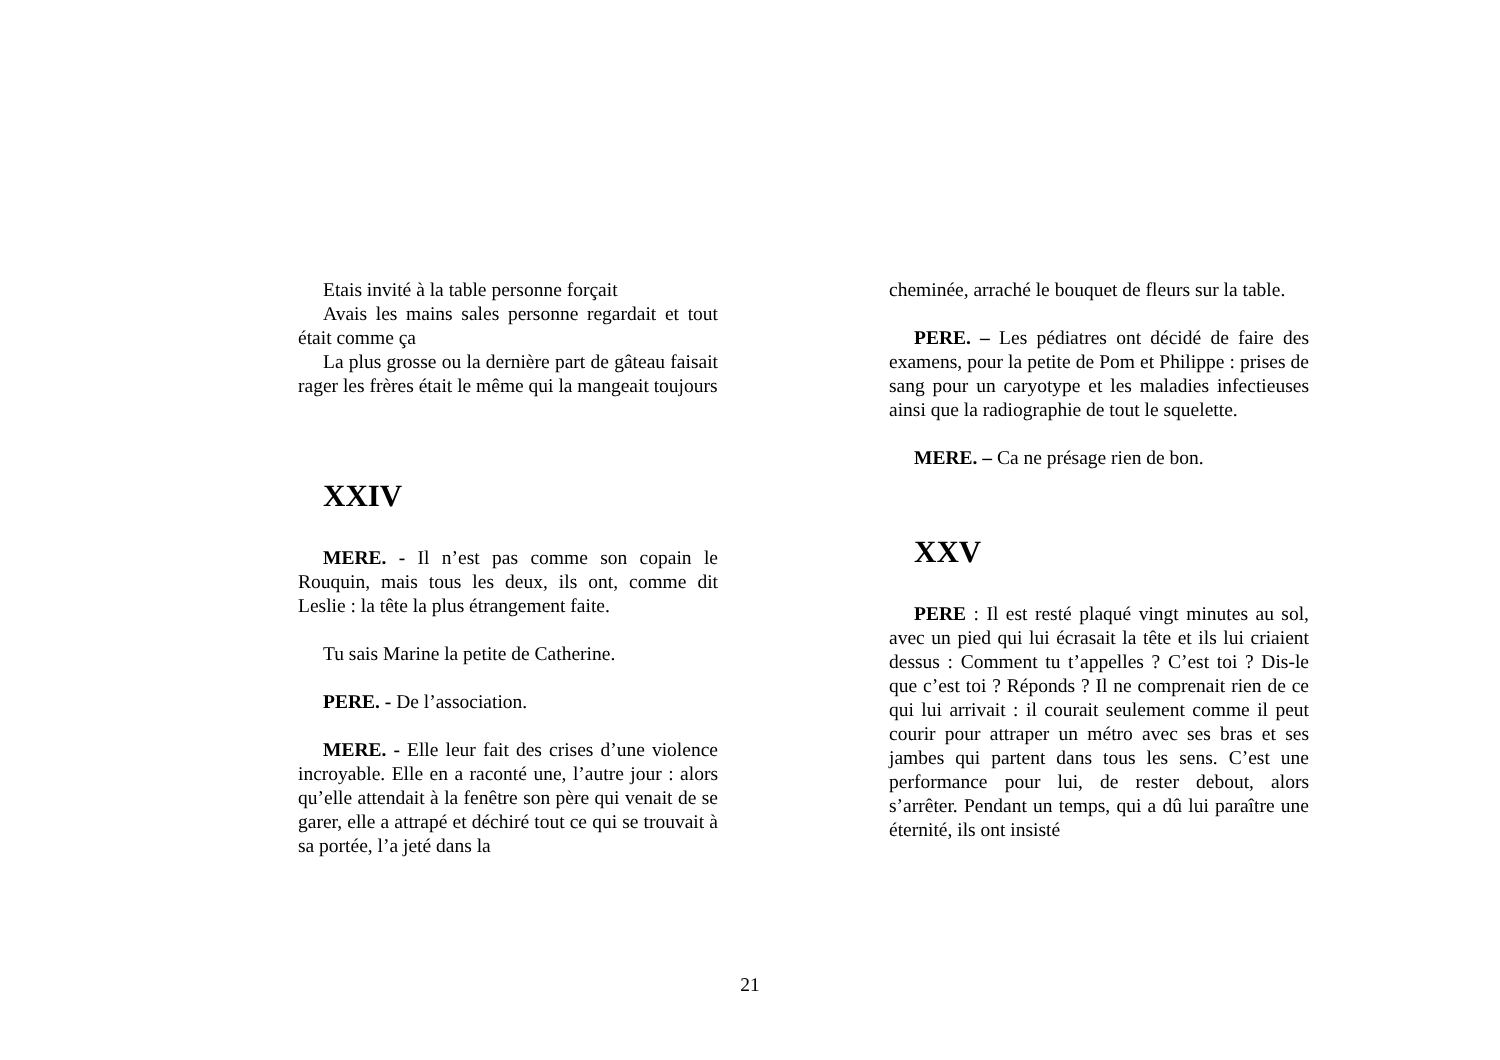Etais invité à la table personne forçait
Avais les mains sales personne regardait et tout était comme ça
La plus grosse ou la dernière part de gâteau faisait rager les frères était le même qui la mangeait toujours
XXIV
MERE. - Il n’est pas comme son copain le Rouquin, mais tous les deux, ils ont, comme dit Leslie : la tête la plus étrangement faite.
Tu sais Marine la petite de Catherine.
PERE. - De l’association.
MERE. - Elle leur fait des crises d’une violence incroyable. Elle en a raconté une, l’autre jour : alors qu’elle attendait à la fenêtre son père qui venait de se garer, elle a attrapé et déchiré tout ce qui se trouvait à sa portée, l’a jeté dans la
cheminée, arraché le bouquet de fleurs sur la table.
PERE. – Les pédiatres ont décidé de faire des examens, pour la petite de Pom et Philippe : prises de sang pour un caryotype et les maladies infectieuses ainsi que la radiographie de tout le squelette.
MERE. – Ca ne présage rien de bon.
XXV
PERE : Il est resté plaqué vingt minutes au sol, avec un pied qui lui écrasait la tête et ils lui criaient dessus : Comment tu t’appelles ? C’est toi ? Dis-le que c’est toi ? Réponds ? Il ne comprenait rien de ce qui lui arrivait : il courait seulement comme il peut courir pour attraper un métro avec ses bras et ses jambes qui partent dans tous les sens. C’est une performance pour lui, de rester debout, alors s’arrêter. Pendant un temps, qui a dû lui paraître une éternité, ils ont insisté
21